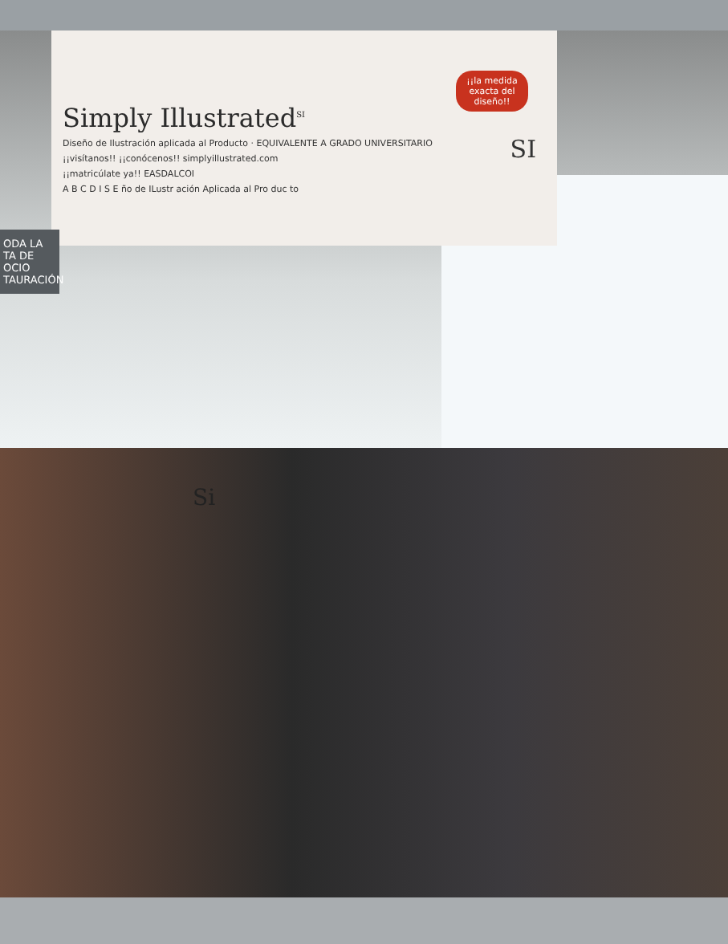Simply Illustrated<sup>SI</sup>
Diseño de Ilustración aplicada al Producto · EQUIVALENTE A GRADO UNIVERSITARIO
¡¡visítanos!! ¡¡conócenos!! simplyillustrated.com
¡¡matricúlate ya!! EASDALCOI
A B C D I S E ño de ILustr ación Aplicada al Pro duc to
¡¡la medida exacta del diseño!!
SI
ODA LA
TA DE OCIO
TAURACIÓN
Si